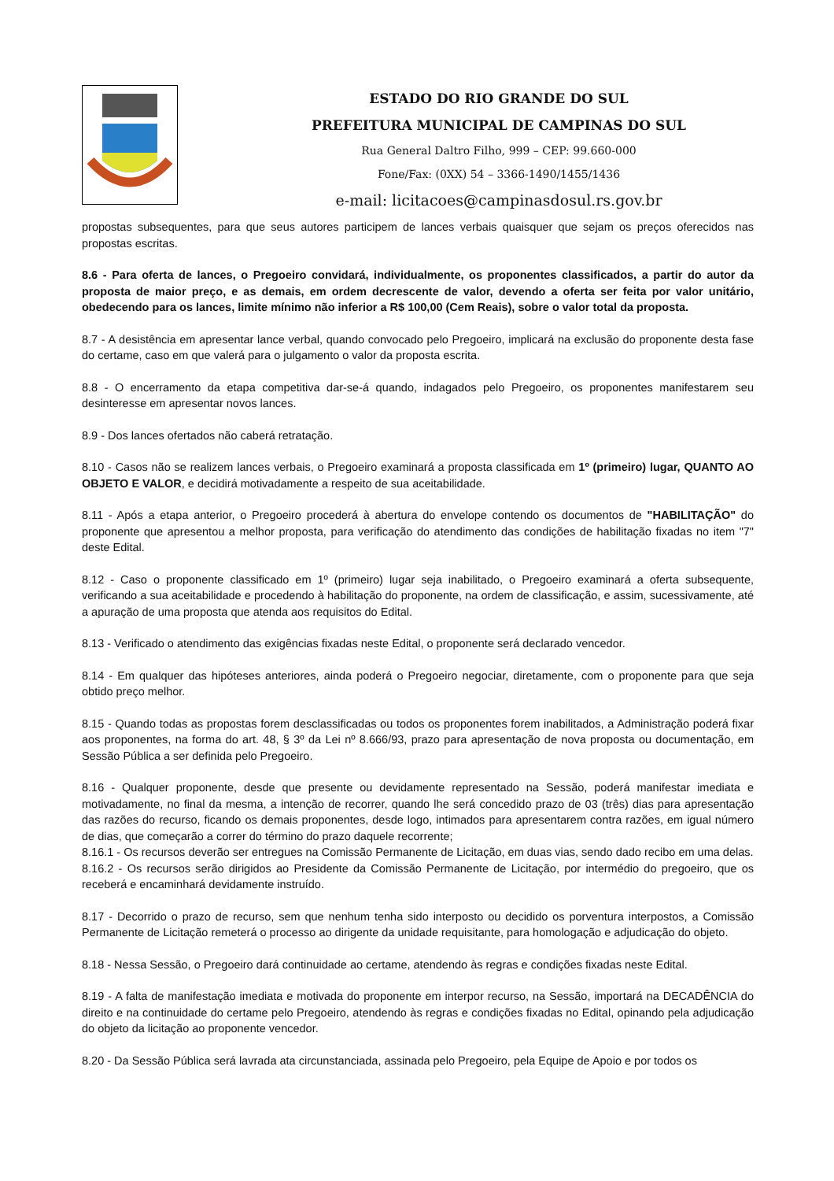ESTADO DO RIO GRANDE DO SUL
PREFEITURA MUNICIPAL DE CAMPINAS DO SUL
Rua General Daltro Filho, 999 – CEP: 99.660-000
Fone/Fax: (0XX) 54 – 3366-1490/1455/1436
e-mail: licitacoes@campinasdosul.rs.gov.br
propostas subsequentes, para que seus autores participem de lances verbais quaisquer que sejam os preços oferecidos nas propostas escritas.
8.6 - Para oferta de lances, o Pregoeiro convidará, individualmente, os proponentes classificados, a partir do autor da proposta de maior preço, e as demais, em ordem decrescente de valor, devendo a oferta ser feita por valor unitário, obedecendo para os lances, limite mínimo não inferior a R$ 100,00 (Cem Reais), sobre o valor total da proposta.
8.7 - A desistência em apresentar lance verbal, quando convocado pelo Pregoeiro, implicará na exclusão do proponente desta fase do certame, caso em que valerá para o julgamento o valor da proposta escrita.
8.8 - O encerramento da etapa competitiva dar-se-á quando, indagados pelo Pregoeiro, os proponentes manifestarem seu desinteresse em apresentar novos lances.
8.9 - Dos lances ofertados não caberá retratação.
8.10 - Casos não se realizem lances verbais, o Pregoeiro examinará a proposta classificada em 1º (primeiro) lugar, QUANTO AO OBJETO E VALOR, e decidirá motivadamente a respeito de sua aceitabilidade.
8.11 - Após a etapa anterior, o Pregoeiro procederá à abertura do envelope contendo os documentos de "HABILITAÇÃO" do proponente que apresentou a melhor proposta, para verificação do atendimento das condições de habilitação fixadas no item "7" deste Edital.
8.12 - Caso o proponente classificado em 1º (primeiro) lugar seja inabilitado, o Pregoeiro examinará a oferta subsequente, verificando a sua aceitabilidade e procedendo à habilitação do proponente, na ordem de classificação, e assim, sucessivamente, até a apuração de uma proposta que atenda aos requisitos do Edital.
8.13 - Verificado o atendimento das exigências fixadas neste Edital, o proponente será declarado vencedor.
8.14 - Em qualquer das hipóteses anteriores, ainda poderá o Pregoeiro negociar, diretamente, com o proponente para que seja obtido preço melhor.
8.15 - Quando todas as propostas forem desclassificadas ou todos os proponentes forem inabilitados, a Administração poderá fixar aos proponentes, na forma do art. 48, § 3º da Lei nº 8.666/93, prazo para apresentação de nova proposta ou documentação, em Sessão Pública a ser definida pelo Pregoeiro.
8.16 - Qualquer proponente, desde que presente ou devidamente representado na Sessão, poderá manifestar imediata e motivadamente, no final da mesma, a intenção de recorrer, quando lhe será concedido prazo de 03 (três) dias para apresentação das razões do recurso, ficando os demais proponentes, desde logo, intimados para apresentarem contra razões, em igual número de dias, que começarão a correr do término do prazo daquele recorrente;
8.16.1 - Os recursos deverão ser entregues na Comissão Permanente de Licitação, em duas vias, sendo dado recibo em uma delas.
8.16.2 - Os recursos serão dirigidos ao Presidente da Comissão Permanente de Licitação, por intermédio do pregoeiro, que os receberá e encaminhará devidamente instruído.
8.17 - Decorrido o prazo de recurso, sem que nenhum tenha sido interposto ou decidido os porventura interpostos, a Comissão Permanente de Licitação remeterá o processo ao dirigente da unidade requisitante, para homologação e adjudicação do objeto.
8.18 - Nessa Sessão, o Pregoeiro dará continuidade ao certame, atendendo às regras e condições fixadas neste Edital.
8.19 - A falta de manifestação imediata e motivada do proponente em interpor recurso, na Sessão, importará na DECADÊNCIA do direito e na continuidade do certame pelo Pregoeiro, atendendo às regras e condições fixadas no Edital, opinando pela adjudicação do objeto da licitação ao proponente vencedor.
8.20 - Da Sessão Pública será lavrada ata circunstanciada, assinada pelo Pregoeiro, pela Equipe de Apoio e por todos os